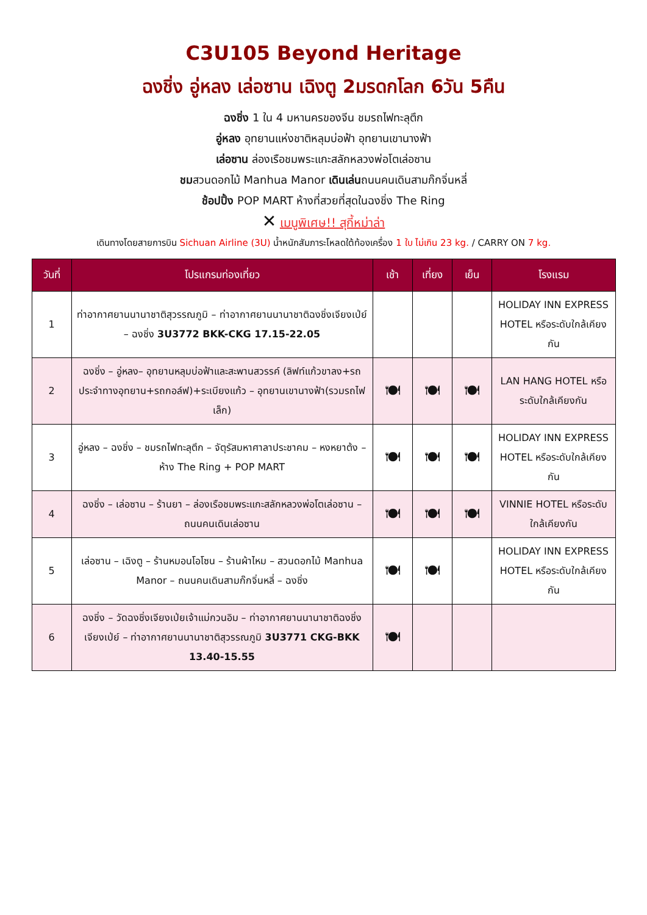C3U105 Beyond Heritage
ฉงชิ่ง อู่หลง เล่อซาน เฉิงตู 2มรดกโลก 6วัน 5คืน
ฉงชิ่ง 1 ใน 4 มหานครของจีน ชมรถไฟทะลุตึก
อู่หลง อุทยานแห่งชาติหลุมบ่อฟ้า อุทยานเขานางฟ้า
เล่อซาน ล่องเรือชมพระแกะสลักหลวงพ่อโตเล่อซาน
ชมสวนดอกไม้ Manhua Manor เดินเล่นถนนคนเดินสามก๊กจิ่นหลี่
ช้อปปิ้ง POP MART ห้างที่สวยที่สุดในฉงชิ่ง The Ring
✕ เมนูพิเศษ!! สุกี้หม่าล่า
เดินทางโดยสายการบิน Sichuan Airline (3U) น้ำหนักสัมภาระโหลดใต้ท้องเครื่อง 1 ใบ ไม่เกิน 23 kg. / CARRY ON 7 kg.
| วันที่ | โปรแกรมท่องเที่ยว | เช้า | เที่ยง | เย็น | โรงแรม |
| --- | --- | --- | --- | --- | --- |
| 1 | ท่าอากาศยานนานาชาติสุวรรณภูมิ – ท่าอากาศยานนานาชาติฉงชิ่งเจียงเป่ย์ – ฉงชิ่ง 3U3772 BKK-CKG 17.15-22.05 | | | | HOLIDAY INN EXPRESS HOTEL หรือระดับใกล้เคียงกัน |
| 2 | ฉงชิ่ง – อู่หลง– อุทยานหลุมบ่อฟ้าและสะพานสวรรค์ (ลิฟท์แก้วขาลง+รถประจำทางอุทยาน+รถกอล์ฟ)+ระเบียงแก้ว – อุทยานเขานางฟ้า(รวมรถไฟเล็ก) | 🍽 | 🍽 | 🍽 | LAN HANG HOTEL หรือระดับใกล้เคียงกัน |
| 3 | อู่หลง – ฉงชิ่ง – ชมรถไฟทะลุตึก – จัตุรัสมหาศาลาประชาคม – หงหยาต้ง – ห้าง The Ring + POP MART | 🍽 | 🍽 | 🍽 | HOLIDAY INN EXPRESS HOTEL หรือระดับใกล้เคียงกัน |
| 4 | ฉงชิ่ง – เล่อซาน – ร้านยา – ล่องเรือชมพระแกะสลักหลวงพ่อโตเล่อซาน – ถนนคนเดินเล่อซาน | 🍽 | 🍽 | 🍽 | VINNIE HOTEL หรือระดับใกล้เคียงกัน |
| 5 | เล่อซาน – เฉิงตู – ร้านหมอนโอโซน – ร้านผ้าไหม – สวนดอกไม้ Manhua Manor – ถนนคนเดินสามก๊กจิ่นหลี่ – ฉงชิ่ง | 🍽 | 🍽 | | HOLIDAY INN EXPRESS HOTEL หรือระดับใกล้เคียงกัน |
| 6 | ฉงชิ่ง – วัดฉงชิ่งเจียงเป่ยเจ้าแม่กวนอิม – ท่าอากาศยานนานาชาติฉงชิ่งเจียงเป่ย์ – ท่าอากาศยานนานาชาติสุวรรณภูมิ 3U3771 CKG-BKK 13.40-15.55 | 🍽 | | | |